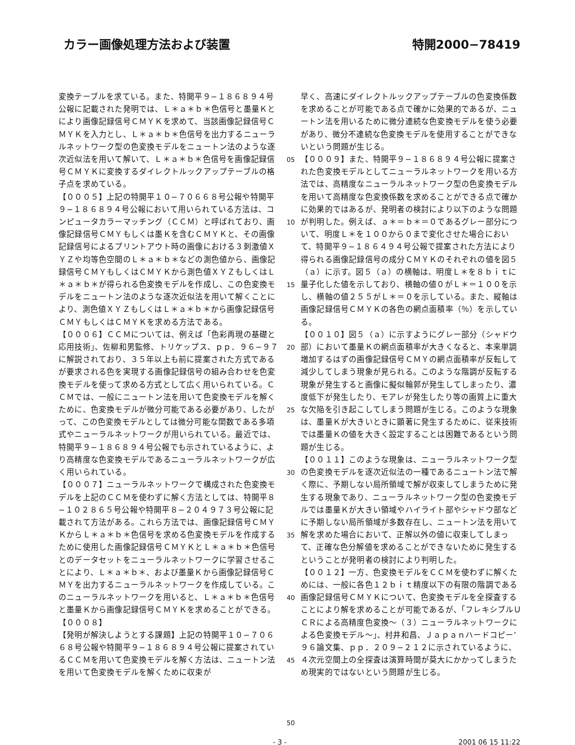カラー画像処理方法および装置 特開2000−78419
変換テーブルを求ている。また、特開平９−１８６８９４号公報に記載された発明では、Ｌ＊ａ＊ｂ＊色信号と墨量Ｋとにより画像記録信号ＣＭＹＫを求めて、当該画像記録信号ＣＭＹＫを入力とし、Ｌ＊ａ＊ｂ＊色信号を出力するニューラルネットワーク型の色変換モデルをニュートン法のような逐次近似法を用いて解いて、Ｌ＊ａ＊ｂ＊色信号を画像記録信号ＣＭＹＫに変換するダイレクトルックアップテーブルの格子点を求めている。
【０００５】上記の特開平１０−７０６６８号公報や特開平９−１８６８９４号公報において用いられている方法は、コンピュータカラーマッチング（ＣＣＭ）と呼ばれており、画像記録信号ＣＭＹもしくは墨Ｋを含むＣＭＹＫと、その画像記録信号によるプリントアウト時の画像における３刺激値ＸＹＺや均等色空間のＬ＊ａ＊ｂ＊などの測色値から、画像記録信号ＣＭＹもしくはＣＭＹＫから測色値ＸＹＺもしくはＬ＊ａ＊ｂ＊が得られる色変換モデルを作成し、この色変換モデルをニュートン法のような逐次近似法を用いて解くことにより、測色値ＸＹＺもしくはＬ＊ａ＊ｂ＊から画像記録信号ＣＭＹもしくはＣＭＹＫを求める方法である。
【０００６】ＣＣＭについては、例えば「色彩再現の基礎と応用技術」、佐柳和男監修、トリケップス、ｐｐ．９６−９７に解説されており、３５年以上も前に提案された方式であるが要求される色を実現する画像記録信号の組み合わせを色変換モデルを使って求める方式として広く用いられている。ＣＣＭでは、一般にニュートン法を用いて色変換モデルを解くために、色変換モデルが微分可能である必要があり、したがって、この色変換モデルとしては微分可能な関数である多項式やニューラルネットワークが用いられている。最近では、特開平９−１８６８９４号公報でも示されているように、より高精度な色変換モデルであるニューラルネットワークが広く用いられている。
【０００７】ニューラルネットワークで構成された色変換モデルを上記のＣＣＭを使わずに解く方法としては、特開平８−１０２８６５号公報や特開平８−２０４９７３号公報に記載されて方法がある。これら方法では、画像記録信号ＣＭＹＫからＬ＊ａ＊ｂ＊色信号を求める色変換モデルを作成するために使用した画像記録信号ＣＭＹＫとＬ＊ａ＊ｂ＊色信号とのデータセットをニューラルネットワークに学習させることにより、Ｌ＊ａ＊ｂ＊、および墨量Ｋから画像記録信号ＣＭＹを出力するニューラルネットワークを作成している。このニューラルネットワークを用いると、Ｌ＊ａ＊ｂ＊色信号と墨量Ｋから画像記録信号ＣＭＹＫを求めることができる。
【０００８】
【発明が解決しようとする課題】上記の特開平１０−７０６６８号公報や特開平９−１８６８９４号公報に提案されているＣＣＭを用いて色変換モデルを解く方法は、ニュートン法を用いて色変換モデルを解くために収束が
05
10
15
20
25
30
35
40
45
50
早く、高速にダイレクトルックアップテーブルの色変換係数を求めることが可能である点で確かに効果的であるが、ニュートン法を用いるために微分連続な色変換モデルを使う必要があり、微分不連続な色変換モデルを使用することができないという問題が生じる。
【０００９】また、特開平９−１８６８９４号公報に提案された色変換モデルとしてニューラルネットワークを用いる方法では、高精度なニューラルネットワーク型の色変換モデルを用いて高精度な色変換係数を求めることができる点で確かに効果的ではあるが、発明者の検討により以下のような問題が判明した。例えば、ａ＊＝ｂ＊＝０であるグレー部分について、明度Ｌ＊を１００から０まで変化させた場合において、特開平９−１８６４９４号公報で提案された方法により得られる画像記録信号の成分ＣＭＹＫのそれぞれの値を図５（ａ）に示す。図５（ａ）の横軸は、明度Ｌ＊を８ｂｉｔに量子化した値を示しており、横軸の値０がＬ＊＝１００を示し、横軸の値２５５がＬ＊＝０を示している。また、縦軸は画像記録信号ＣＭＹＫの各色の網点面積率（％）を示している。
【００１０】図５（ａ）に示すようにグレー部分（シャドウ部）において墨量Ｋの網点面積率が大きくなると、本来単調増加するはずの画像記録信号ＣＭＹの網点面積率が反転して減少してしまう現象が見られる。このような階調が反転する現象が発生すると画像に擬似輪郭が発生してしまったり、濃度低下が発生したり、モアレが発生したり等の画質上に重大な欠陥を引き起こしてしまう問題が生じる。このような現象は、墨量Ｋが大きいときに顕著に発生するために、従来技術では墨量Ｋの値を大きく設定することは困難であるという問題が生じる。
【００１１】このような現象は、ニューラルネットワーク型の色変換モデルを逐次近似法の一種であるニュートン法で解く際に、予期しない局所領域で解が収束してしまうために発生する現象であり、ニューラルネットワーク型の色変換モデルでは墨量Ｋが大きい領域やハイライト部やシャドウ部などに予期しない局所領域が多数存在し、ニュートン法を用いて解を求めた場合において、正解以外の値に収束してしまって、正確な色分解値を求めることができないために発生するということが発明者の検討により判明した。
【００１２】一方、色変換モデルをＣＣＭを使わずに解くためには、一般に各色１２ｂｉｔ精度以下の有限の階調である画像記録信号ＣＭＹＫについて、色変換モデルを全探査することにより解を求めることが可能であるが、「フレキシブルＵＣＲによる高精度色変換〜（３）ニューラルネットワークによる色変換モデル〜」、村井和昌、Ｊａｐａｎハードコピー’９６論文集、ｐｐ．２０９−２１２に示されているように、４次元空間上の全探査は演算時間が莫大にかかってしまうため現実的ではないという問題が生じる。
- 3 - 2001 06 15 11:22